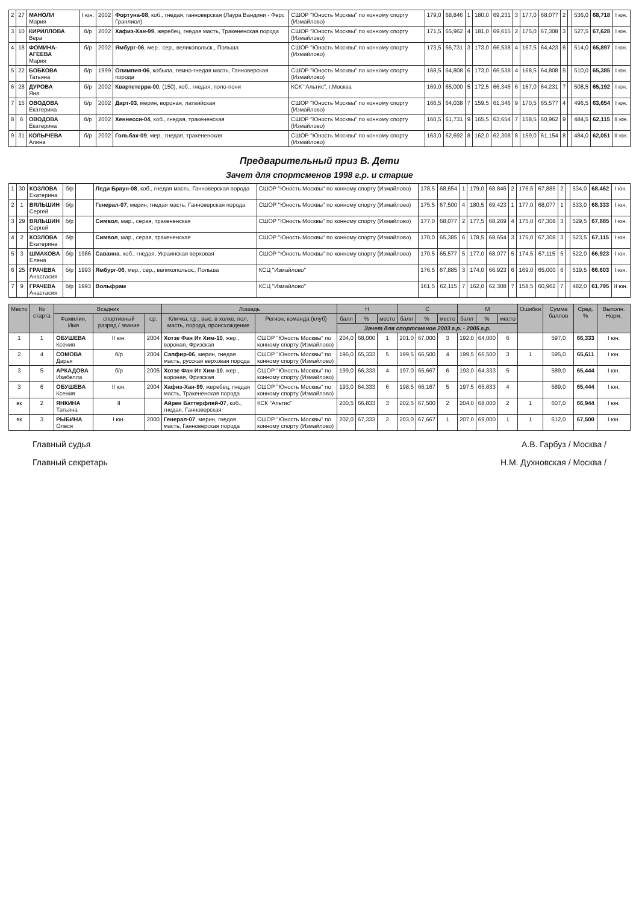| 2 | 27 | МАНОЛИ Мария | I юн. | 2002 | Фортуна-08 , коб., гнедая, ганноверская (Лаура Вандини - Ферс Гранлиол) | СШОР "Юность Москвы" по конному спорту (Измайлово) | 179,0 | 68,846 | 1 | 180,0 | 69,231 | 3 | 177,0 | 68,077 | 2 | | 536,0 | 68,718 | I юн. |
| 3 | 10 | КИРИЛЛОВА Вера | б/р | 2002 | Хафиз-Хан-99 , жеребец, гнедая масть, Тракененская порода | СШОР "Юность Москвы" по конному спорту (Измайлово) | 171,5 | 65,962 | 4 | 181,0 | 69,615 | 2 | 175,0 | 67,308 | 3 | | 527,5 | 67,628 | I юн. |
| 4 | 18 | ФОМИНА-АГЕЕВА Мария | б/р | 2002 | Ямбург-06 , мер., сер., великопольск., Польша | СШОР "Юность Москвы" по конному спорту (Измайлово) | 173,5 | 66,731 | 3 | 173,0 | 66,538 | 4 | 167,5 | 64,423 | 6 | | 514,0 | 65,897 | I юн. |
| 5 | 22 | БОБКОВА Татьяна | б/р | 1999 | Олимпия-06 , кобыла, темно-гнедая масть, Ганноверская порода | СШОР "Юность Москвы" по конному спорту (Измайлово) | 168,5 | 64,808 | 6 | 173,0 | 66,538 | 4 | 168,5 | 64,808 | 5 | | 510,0 | 65,385 | I юн. |
| 6 | 28 | ДУРОВА Яна | б/р | 2002 | Квартетерра-00 , (150), коб., гнедая, поло-пони | КСК "Альтис", г.Москва | 169,0 | 65,000 | 5 | 172,5 | 66,346 | 6 | 167,0 | 64,231 | 7 | | 508,5 | 65,192 | I юн. |
| 7 | 15 | ОВОДОВА Екатерина | б/р | 2002 | Дарт-03 , мерин, вороная, латвийская | СШОР "Юность Москвы" по конному спорту (Измайлово) | 166,5 | 64,038 | 7 | 159,5 | 61,346 | 9 | 170,5 | 65,577 | 4 | | 496,5 | 63,654 | I юн. |
| 8 | 6 | ОВОДОВА Екатерина | б/р | 2002 | Хеннесси-04 , коб., гнедая, тракененская | СШОР "Юность Москвы" по конному спорту (Измайлово) | 160,5 | 61,731 | 9 | 165,5 | 63,654 | 7 | 158,5 | 60,962 | 9 | | 484,5 | 62,115 | II юн. |
| 9 | 31 | КОЛЫЧЕВА Алина | б/р | 2002 | Гольбах-09 , мер., гнедая, тракененская | СШОР "Юность Москвы" по конному спорту (Измайлово) | 163,0 | 62,692 | 8 | 162,0 | 62,308 | 8 | 159,0 | 61,154 | 8 | | 484,0 | 62,051 | II юн. |
Предварительный приз В. Дети
Зачет для спортсменов 1998 г.р. и старше
| 1 | 30 | КОЗЛОВА Екатерина | б/р | | Леди Браун-08 , коб., гнедая масть, Ганноверская порода | СШОР "Юность Москвы" по конному спорту (Измайлово) | 178,5 | 68,654 | 1 | 179,0 | 68,846 | 2 | 176,5 | 67,885 | 2 | | 534,0 | 68,462 | I юн. |
| 2 | 1 | ВЯЛЬШИН Сергей | б/р | | Генерал-07 , мерин, гнедая масть, Ганноверская порода | СШОР "Юность Москвы" по конному спорту (Измайлово) | 175,5 | 67,500 | 4 | 180,5 | 69,423 | 1 | 177,0 | 68,077 | 1 | | 533,0 | 68,333 | I юн. |
| 3 | 29 | ВЯЛЬШИН Сергей | б/р | | Символ , мар., серая, тракененская | СШОР "Юность Москвы" по конному спорту (Измайлово) | 177,0 | 68,077 | 2 | 177,5 | 68,269 | 4 | 175,0 | 67,308 | 3 | | 529,5 | 67,885 | I юн. |
| 4 | 2 | КОЗЛОВА Екатерина | б/р | | Символ , мар., серая, тракененская | СШОР "Юность Москвы" по конному спорту (Измайлово) | 170,0 | 65,385 | 6 | 178,5 | 68,654 | 3 | 175,0 | 67,308 | 3 | | 523,5 | 67,115 | I юн. |
| 5 | 3 | ШМАКОВА Елена | б/р | 1986 | Саванна , коб., гнедая, Украинская верховая | СШОР "Юность Москвы" по конному спорту (Измайлово) | 170,5 | 65,577 | 5 | 177,0 | 68,077 | 5 | 174,5 | 67,115 | 5 | | 522,0 | 66,923 | I юн. |
| 6 | 25 | ГРАЧЕВА Анастасия | б/р | 1993 | Ямбург-06 , мер., сер., великопольск., Польша | КСЦ "Измайлово" | 176,5 | 67,885 | 3 | 174,0 | 66,923 | 6 | 169,0 | 65,000 | 6 | | 519,5 | 66,603 | I юн. |
| 7 | 9 | ГРАЧЕВА Анастасия | б/р | 1993 | Вольфрам | КСЦ "Измайлово" | 161,5 | 62,115 | 7 | 162,0 | 62,308 | 7 | 158,5 | 60,962 | 7 | | 482,0 | 61,795 | II юн. |
| Место | № старта | Всадник | | | Лошадь | | H | | | C | | | M | | | Ошибки | Сумма баллов | Сред. % | Выполн. Норм. |
| --- | --- | --- | --- | --- | --- | --- | --- | --- | --- | --- | --- | --- | --- | --- | --- | --- | --- | --- | --- |
| | | Фамилия, Имя | спортивный разряд / звание | г.р. | Кличка, г.р., выс. в холке, пол, масть, порода, происхождение | Регион, команда (клуб) | балл | % | место | балл | % | место | балл | % | место | | | | |
| | | | | | | | Зачет для спортсменов 2003 г.р. - 2005 г.р. | | | | | | | | | | | | |
| 1 | 1 | ОБУШЕВА Ксения | II юн. | 2004 | Хотзе Фан Ит Хим-10 , жер., вороная, Фризская | СШОР "Юность Москвы" по конному спорту (Измайлово) | 204,0 | 68,000 | 1 | 201,0 | 67,000 | 3 | 192,0 | 64,000 | 6 | | 597,0 | 66,333 | I юн. |
| 2 | 4 | СОМОВА Дарья | б/р | 2004 | Сапфир-06 , мерин, гнедая масть, русская верховая порода | СШОР "Юность Москвы" по конному спорту (Измайлово) | 196,0 | 65,333 | 5 | 199,5 | 66,500 | 4 | 199,5 | 66,500 | 3 | 1 | 595,0 | 65,611 | I юн. |
| 3 | 5 | АРКАДОВА Изабелла | б/р | 2005 | Хотзе Фан Ит Хим-10 , жер., вороная, Фризская | СШОР "Юность Москвы" по конному спорту (Измайлово) | 199,0 | 66,333 | 4 | 197,0 | 65,667 | 6 | 193,0 | 64,333 | 5 | | 589,0 | 65,444 | I юн. |
| 3 | 6 | ОБУШЕВА Ксения | II юн. | 2004 | Хафиз-Хан-99 , жеребец, гнедая масть, Тракененская порода | СШОР "Юность Москвы" по конному спорту (Измайлово) | 193,0 | 64,333 | 6 | 198,5 | 66,167 | 5 | 197,5 | 65,833 | 4 | | 589,0 | 65,444 | I юн. |
| вк | 2 | ЯНКИНА Татьяна | II | | Айрен Баттерфляй-07 , коб., гнедая, Ганноверская | КСК "Альтис" | 200,5 | 66,833 | 3 | 202,5 | 67,500 | 2 | 204,0 | 68,000 | 2 | 1 | 607,0 | 66,944 | I юн. |
| вк | 3 | РЫБИНА Олеся | I юн. | 2000 | Генерал-07 , мерин, гнедая масть, Ганноверская порода | СШОР "Юность Москвы" по конному спорту (Измайлово) | 202,0 | 67,333 | 2 | 203,0 | 67,667 | 1 | 207,0 | 69,000 | 1 | 1 | 612,0 | 67,500 | I юн. |
Главный судья А.В. Гарбуз / Москва /
Главный секретарь Н.М. Духновская / Москва /